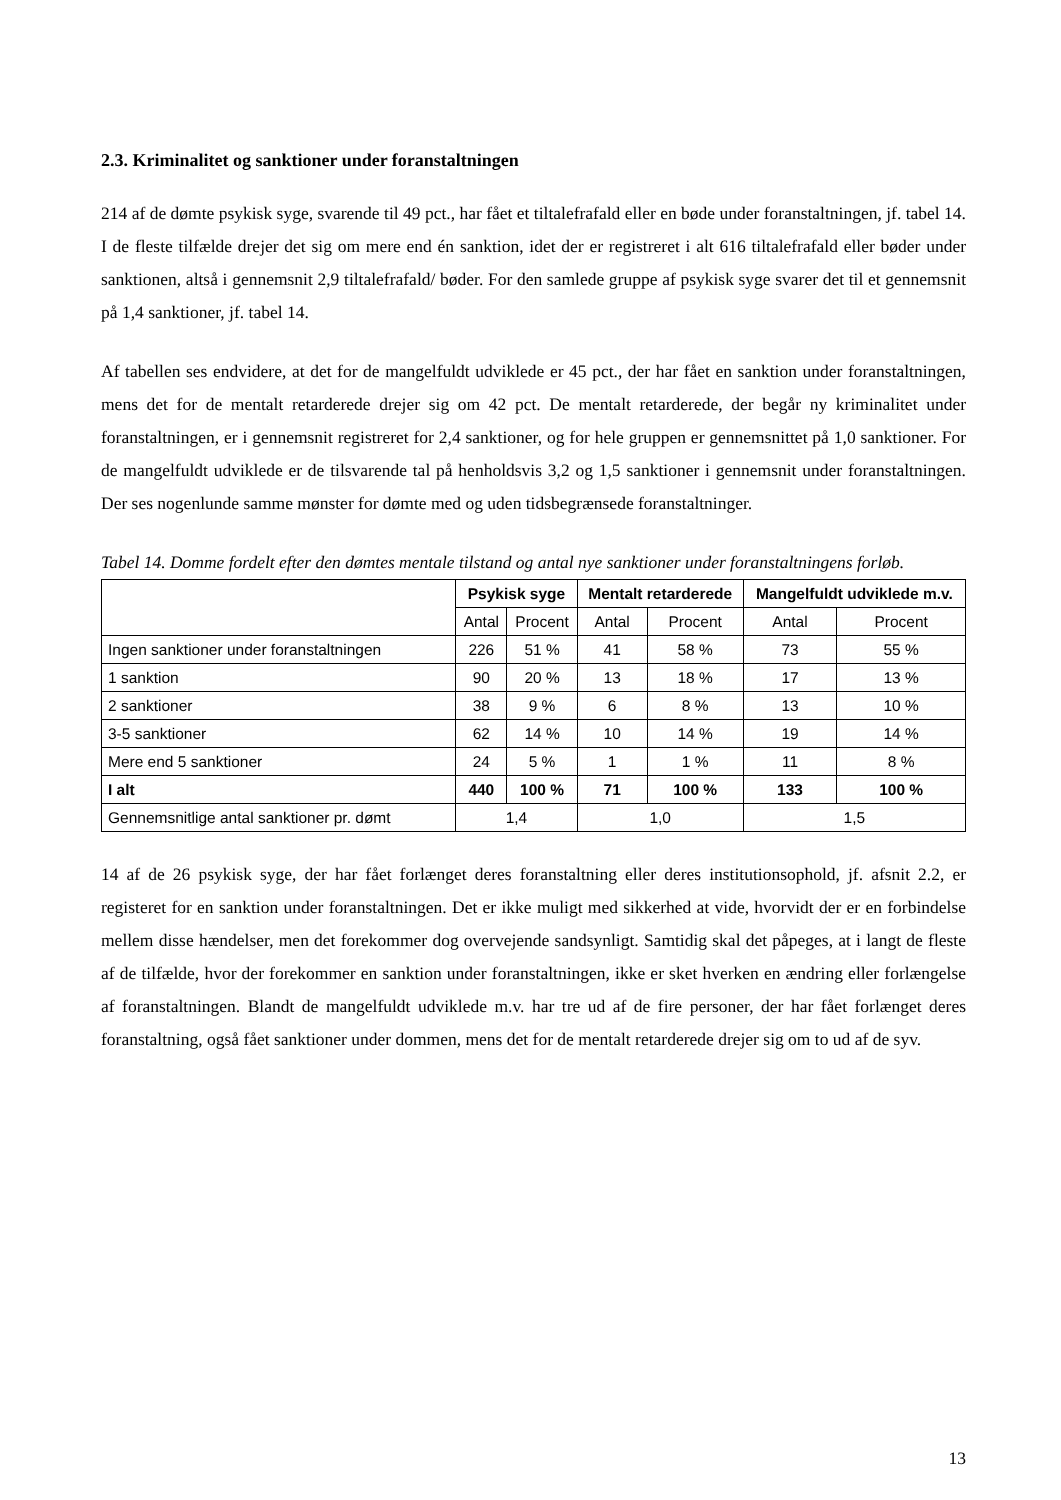2.3. Kriminalitet og sanktioner under foranstaltningen
214 af de dømte psykisk syge, svarende til 49 pct., har fået et tiltalefrafald eller en bøde under foranstaltningen, jf. tabel 14. I de fleste tilfælde drejer det sig om mere end én sanktion, idet der er registreret i alt 616 tiltalefrafald eller bøder under sanktionen, altså i gennemsnit 2,9 tiltalefrafald/ bøder. For den samlede gruppe af psykisk syge svarer det til et gennemsnit på 1,4 sanktioner, jf. tabel 14.
Af tabellen ses endvidere, at det for de mangelfuldt udviklede er 45 pct., der har fået en sanktion under foranstaltningen, mens det for de mentalt retarderede drejer sig om 42 pct. De mentalt retarderede, der begår ny kriminalitet under foranstaltningen, er i gennemsnit registreret for 2,4 sanktioner, og for hele gruppen er gennemsnittet på 1,0 sanktioner. For de mangelfuldt udviklede er de tilsvarende tal på henholdsvis 3,2 og 1,5 sanktioner i gennemsnit under foranstaltningen. Der ses nogenlunde samme mønster for dømte med og uden tidsbegrænsede foranstaltninger.
Tabel 14. Domme fordelt efter den dømtes mentale tilstand og antal nye sanktioner under foranstaltningens forløb.
| | Psykisk syge | | Mentalt retarderede | | Mangelfuldt udviklede m.v. | |
| --- | --- | --- | --- | --- | --- | --- |
| | Antal | Procent | Antal | Procent | Antal | Procent |
| Ingen sanktioner under foranstaltningen | 226 | 51 % | 41 | 58 % | 73 | 55 % |
| 1 sanktion | 90 | 20 % | 13 | 18 % | 17 | 13 % |
| 2 sanktioner | 38 | 9 % | 6 | 8 % | 13 | 10 % |
| 3-5 sanktioner | 62 | 14 % | 10 | 14 % | 19 | 14 % |
| Mere end 5 sanktioner | 24 | 5 % | 1 | 1 % | 11 | 8 % |
| I alt | 440 | 100 % | 71 | 100 % | 133 | 100 % |
| Gennemsnitlige antal sanktioner pr. dømt | 1,4 | | 1,0 | | 1,5 | |
14 af de 26 psykisk syge, der har fået forlænget deres foranstaltning eller deres institutionsophold, jf. afsnit 2.2, er registeret for en sanktion under foranstaltningen. Det er ikke muligt med sikkerhed at vide, hvorvidt der er en forbindelse mellem disse hændelser, men det forekommer dog overvejende sandsynligt. Samtidig skal det påpeges, at i langt de fleste af de tilfælde, hvor der forekommer en sanktion under foranstaltningen, ikke er sket hverken en ændring eller forlængelse af foranstaltningen. Blandt de mangelfuldt udviklede m.v. har tre ud af de fire personer, der har fået forlænget deres foranstaltning, også fået sanktioner under dommen, mens det for de mentalt retarderede drejer sig om to ud af de syv.
13